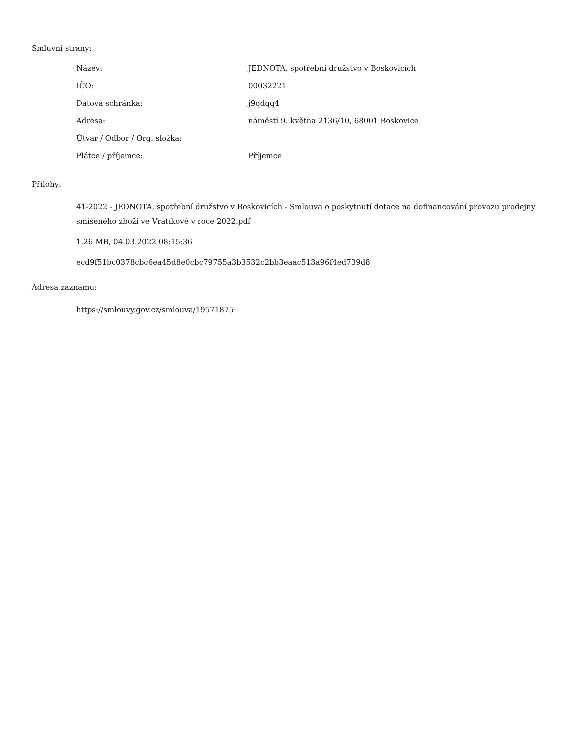Smluvní strany:
| Název: | JEDNOTA, spotřební družstvo v Boskovicích |
| IČO: | 00032221 |
| Datová schránka: | j9qdqq4 |
| Adresa: | náměstí 9. května 2136/10, 68001 Boskovice |
| Útvar / Odbor / Org. složka: | |
| Plátce / příjemce: | Příjemce |
Přílohy:
41-2022 - JEDNOTA, spotřební družstvo v Boskovicích - Smlouva o poskytnutí dotace na dofinancování provozu prodejny smíšeného zboží ve Vratíkově v roce 2022.pdf
1.26 MB, 04.03.2022 08:15:36
ecd9f51bc0378cbc6ea45d8e0cbc79755a3b3532c2bb3eaac513a96f4ed739d8
Adresa záznamu:
https://smlouvy.gov.cz/smlouva/19571875